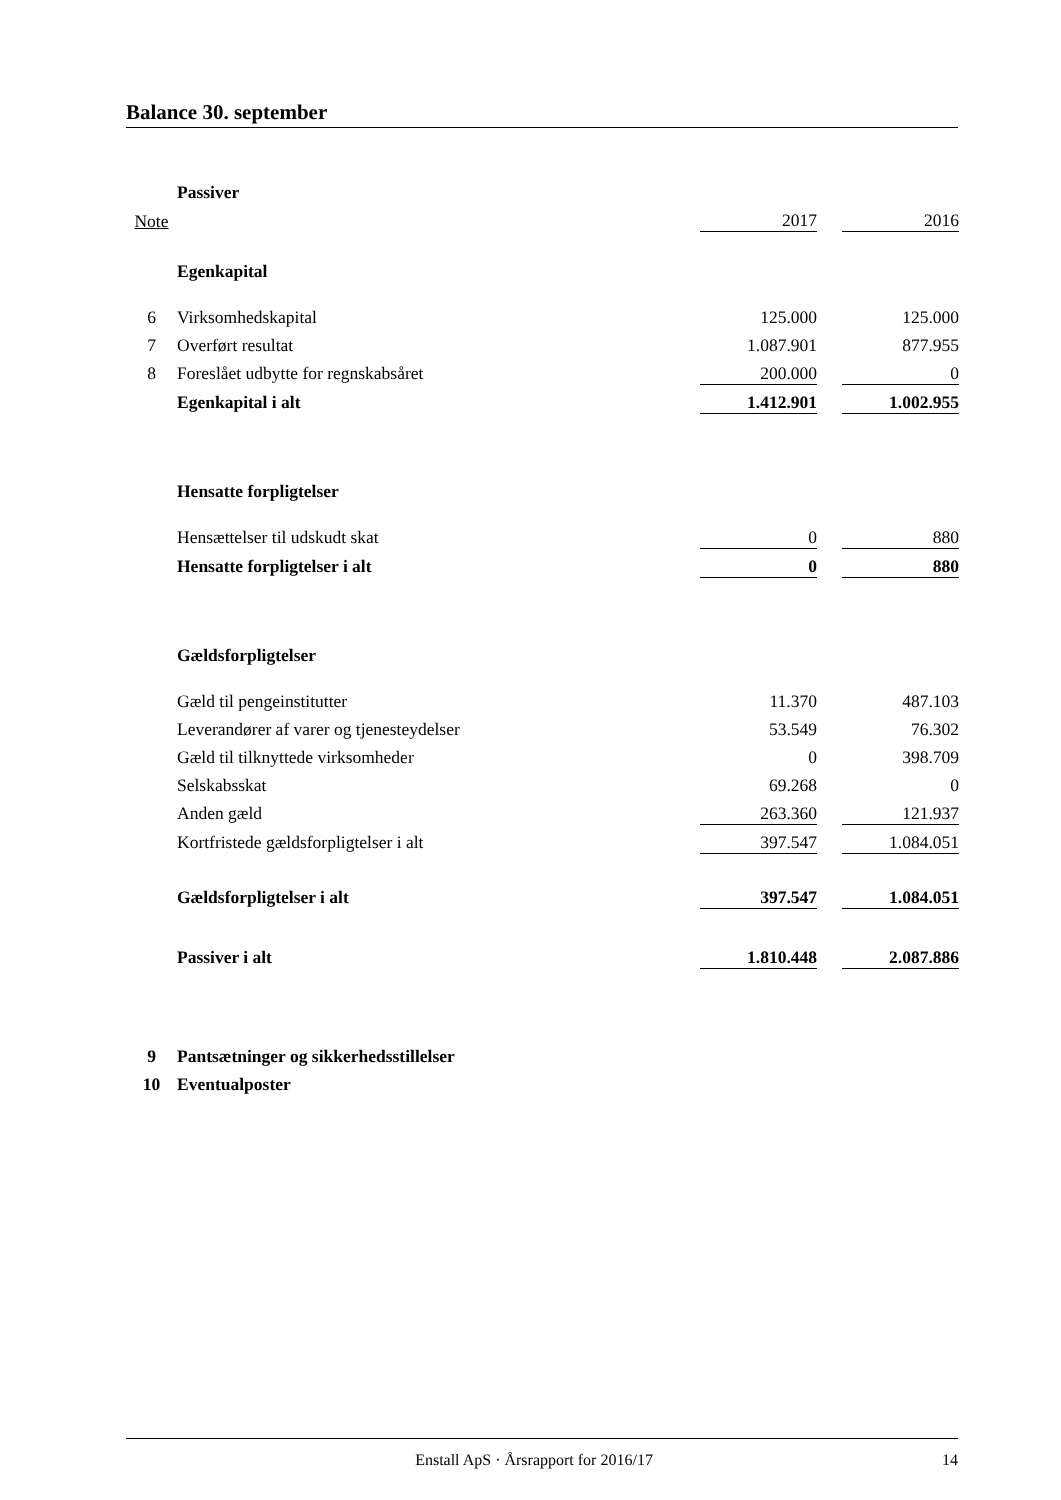Balance 30. september
| | Passiver | | | |
| Note | | 2017 | | 2016 |
| | Egenkapital | | | |
| 6 | Virksomhedskapital | 125.000 | | 125.000 |
| 7 | Overført resultat | 1.087.901 | | 877.955 |
| 8 | Foreslået udbytte for regnskabsåret | 200.000 | | 0 |
| | Egenkapital i alt | 1.412.901 | | 1.002.955 |
| | Hensatte forpligtelser | | | |
| | Hensættelser til udskudt skat | 0 | | 880 |
| | Hensatte forpligtelser i alt | 0 | | 880 |
| | Gældsforpligtelser | | | |
| | Gæld til pengeinstitutter | 11.370 | | 487.103 |
| | Leverandører af varer og tjenesteydelser | 53.549 | | 76.302 |
| | Gæld til tilknyttede virksomheder | 0 | | 398.709 |
| | Selskabsskat | 69.268 | | 0 |
| | Anden gæld | 263.360 | | 121.937 |
| | Kortfristede gældsforpligtelser i alt | 397.547 | | 1.084.051 |
| | Gældsforpligtelser i alt | 397.547 | | 1.084.051 |
| | Passiver i alt | 1.810.448 | | 2.087.886 |
| 9 | Pantsætninger og sikkerhedsstillelser | | | |
| 10 | Eventualposter | | | |
Enstall ApS · Årsrapport for 2016/17 14